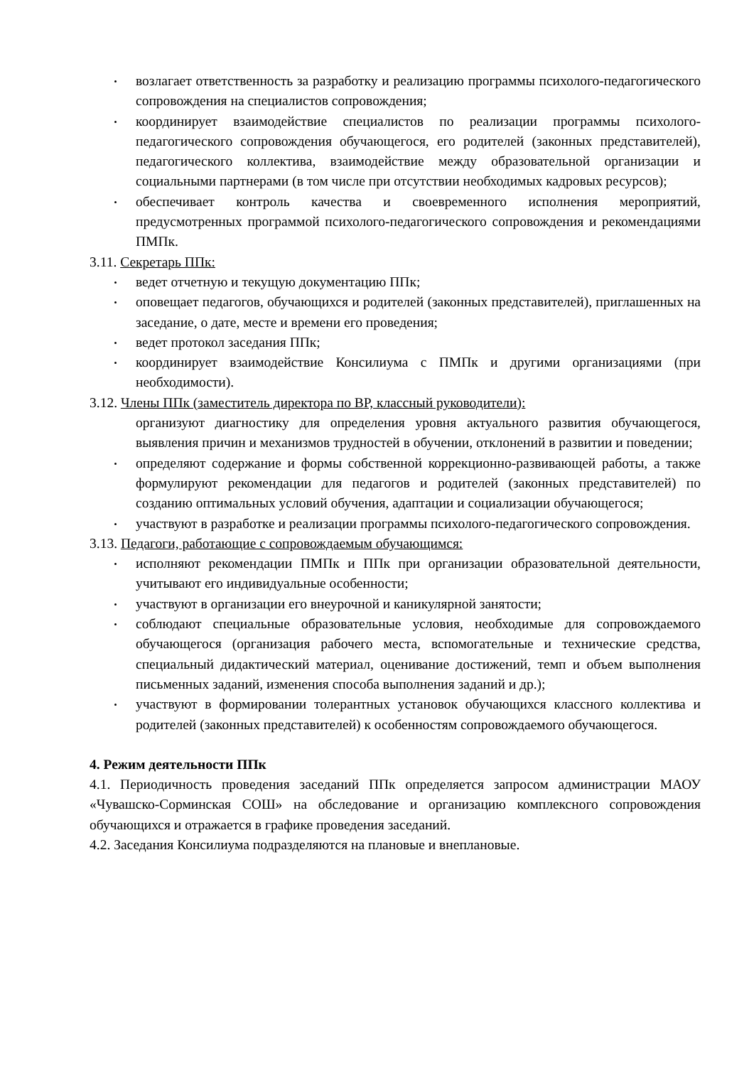возлагает ответственность за разработку и реализацию программы психолого-педагогического сопровождения на специалистов сопровождения;
координирует взаимодействие специалистов по реализации программы психолого-педагогического сопровождения обучающегося, его родителей (законных представителей), педагогического коллектива, взаимодействие между образовательной организации и социальными партнерами (в том числе при отсутствии необходимых кадровых ресурсов);
обеспечивает контроль качества и своевременного исполнения мероприятий, предусмотренных программой психолого-педагогического сопровождения и рекомендациями ПМПк.
3.11. Секретарь ППк:
ведет отчетную и текущую документацию ППк;
оповещает педагогов, обучающихся и родителей (законных представителей), приглашенных на заседание, о дате, месте и времени его проведения;
ведет протокол заседания ППк;
координирует взаимодействие Консилиума с ПМПк и другими организациями (при необходимости).
3.12. Члены ППк (заместитель директора по ВР, классный руководители):
организуют диагностику для определения уровня актуального развития обучающегося, выявления причин и механизмов трудностей в обучении, отклонений в развитии и поведении;
определяют содержание и формы собственной коррекционно-развивающей работы, а также формулируют рекомендации для педагогов и родителей (законных представителей) по созданию оптимальных условий обучения, адаптации и социализации обучающегося;
участвуют в разработке и реализации программы психолого-педагогического сопровождения.
3.13. Педагоги, работающие с сопровождаемым обучающимся:
исполняют рекомендации ПМПк и ППк при организации образовательной деятельности, учитывают его индивидуальные особенности;
участвуют в организации его внеурочной и каникулярной занятости;
соблюдают специальные образовательные условия, необходимые для сопровождаемого обучающегося (организация рабочего места, вспомогательные и технические средства, специальный дидактический материал, оценивание достижений, темп и объем выполнения письменных заданий, изменения способа выполнения заданий и др.);
участвуют в формировании толерантных установок обучающихся классного коллектива и родителей (законных представителей) к особенностям сопровождаемого обучающегося.
4. Режим деятельности ППк
4.1. Периодичность проведения заседаний ППк определяется запросом администрации МАОУ «Чувашско-Сорминская СОШ» на обследование и организацию комплексного сопровождения обучающихся и отражается в графике проведения заседаний.
4.2. Заседания Консилиума подразделяются на плановые и внеплановые.